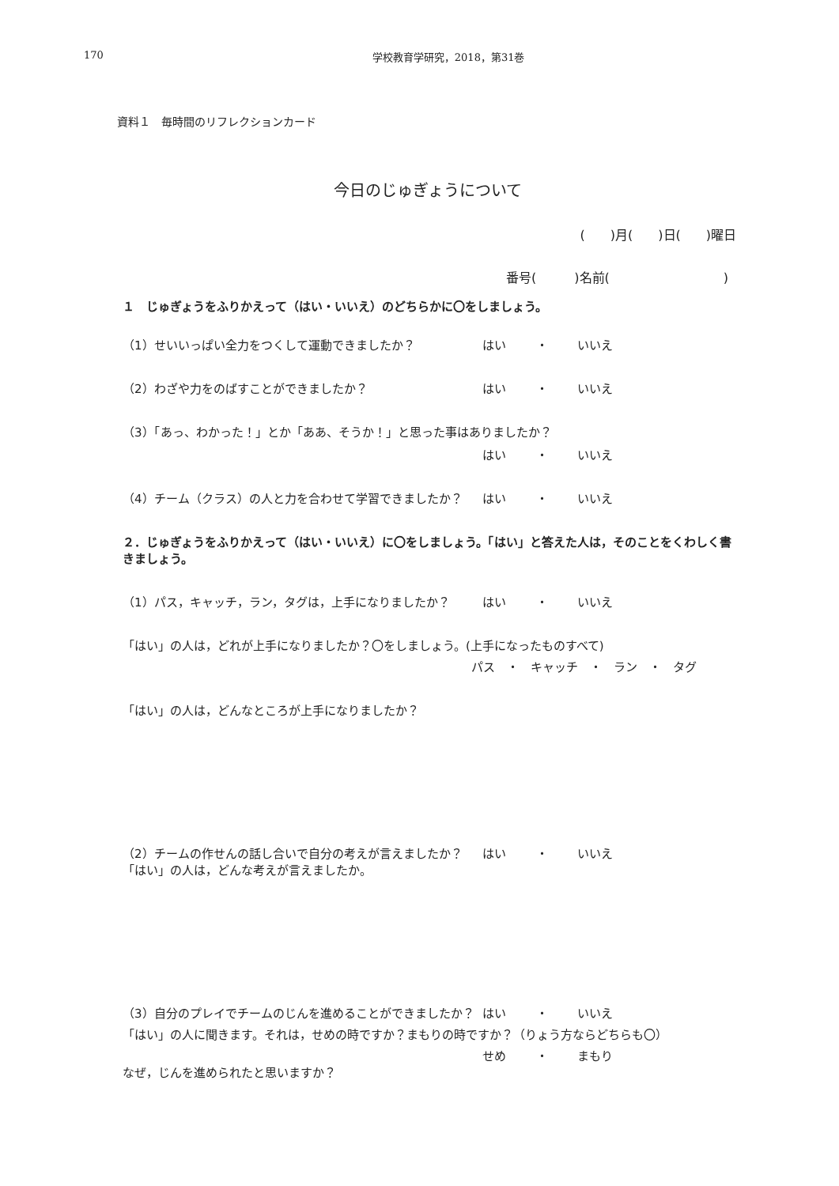170 学校教育学研究，2018，第31巻
資料１　毎時間のリフレクションカード
今日のじゅぎょうについて
(　　)月(　　)日(　　)曜日
番号(　　　)名前(　　　　　　　　　)
１　じゅぎょうをふりかえって（はい・いいえ）のどちらかに〇をしましょう。
（1）せいいっぱい全力をつくして運動できましたか？ はい ・ いいえ
（2）わざや力をのばすことができましたか？ はい ・ いいえ
（3）「あっ、わかった！」とか「ああ、そうか！」と思った事はありましたか？
はい ・ いいえ
（4）チーム（クラス）の人と力を合わせて学習できましたか？ はい ・ いいえ
２．じゅぎょうをふりかえって（はい・いいえ）に〇をしましょう。「はい」と答えた人は，そのことをくわしく書きましょう。
（1）パス，キャッチ，ラン，タグは，上手になりましたか？ はい ・ いいえ
「はい」の人は，どれが上手になりましたか？〇をしましょう。(上手になったものすべて)
パス　・　キャッチ　・　ラン　・　タグ
「はい」の人は，どんなところが上手になりましたか？
（2）チームの作せんの話し合いで自分の考えが言えましたか？ はい ・ いいえ
「はい」の人は，どんな考えが言えましたか。
（3）自分のプレイでチームのじんを進めることができましたか？ はい ・ いいえ
「はい」の人に聞きます。それは，せめの時ですか？まもりの時ですか？（りょう方ならどちらも〇）
せめ ・ まもり
なぜ，じんを進められたと思いますか？